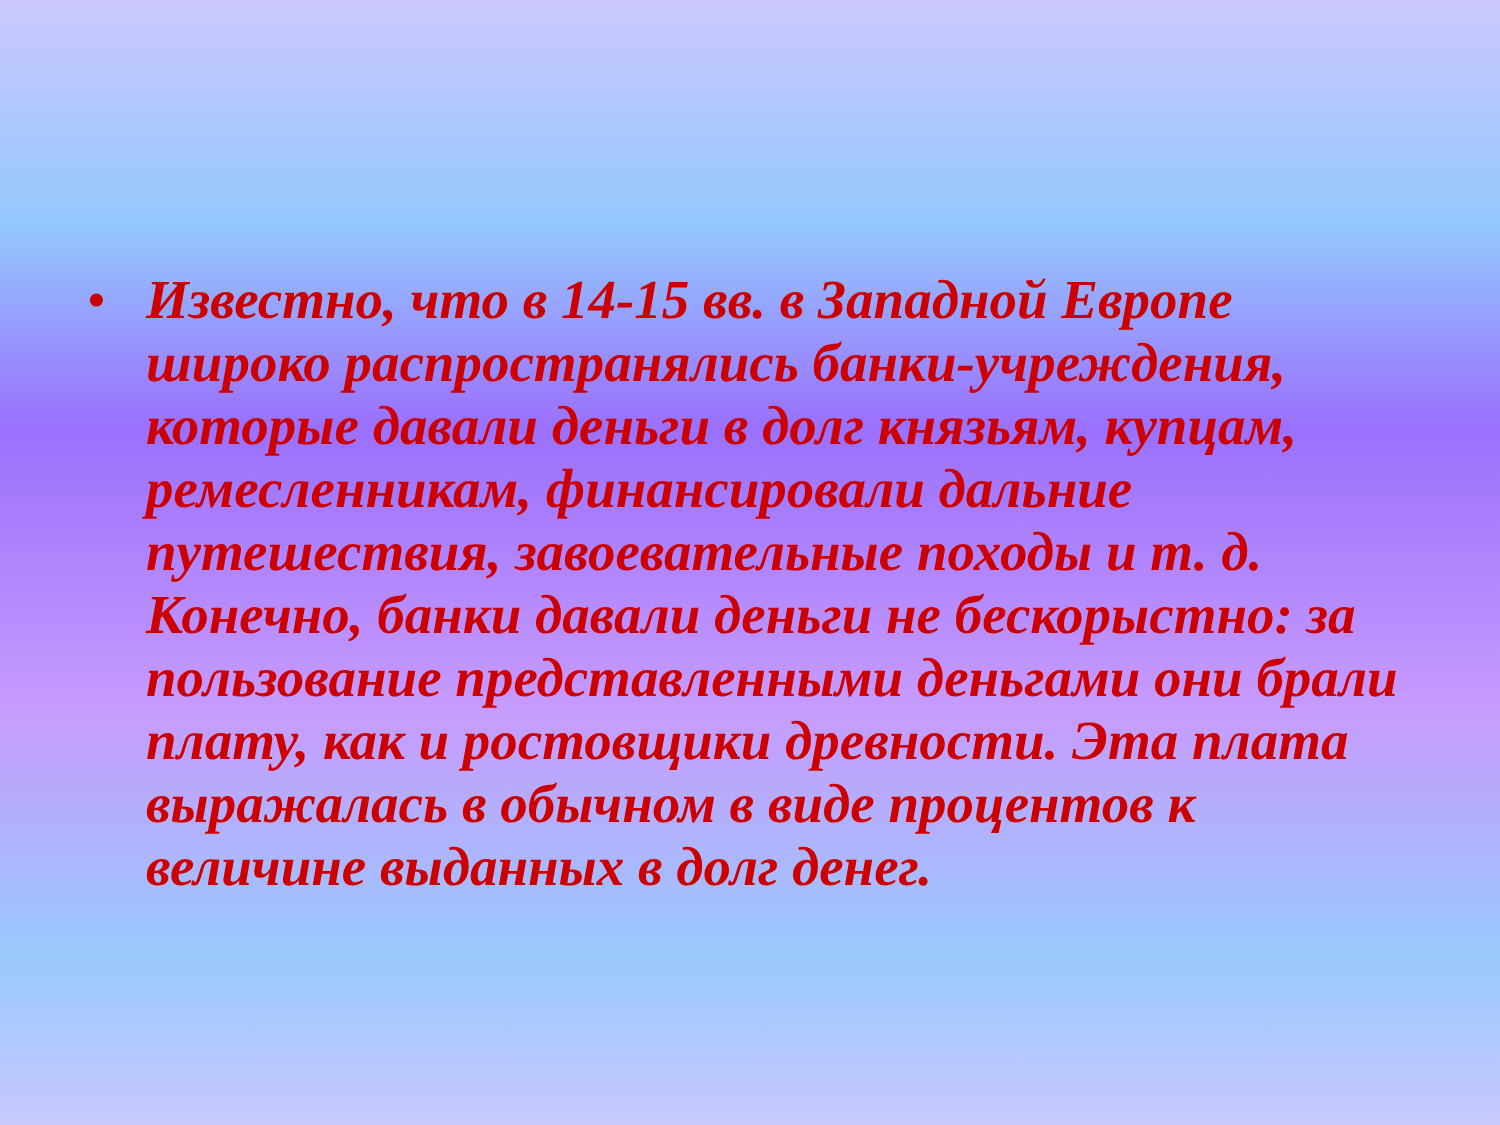•
Известно, что в 14-15 вв. в Западной Европе широко распространялись банки-учреждения, которые давали деньги в долг князьям, купцам, ремесленникам, финансировали дальние путешествия, завоевательные походы и т. д. Конечно, банки давали деньги не бескорыстно: за пользование представленными деньгами они брали плату, как и ростовщики древности. Эта плата выражалась в обычном в виде процентов к величине выданных в долг денег.